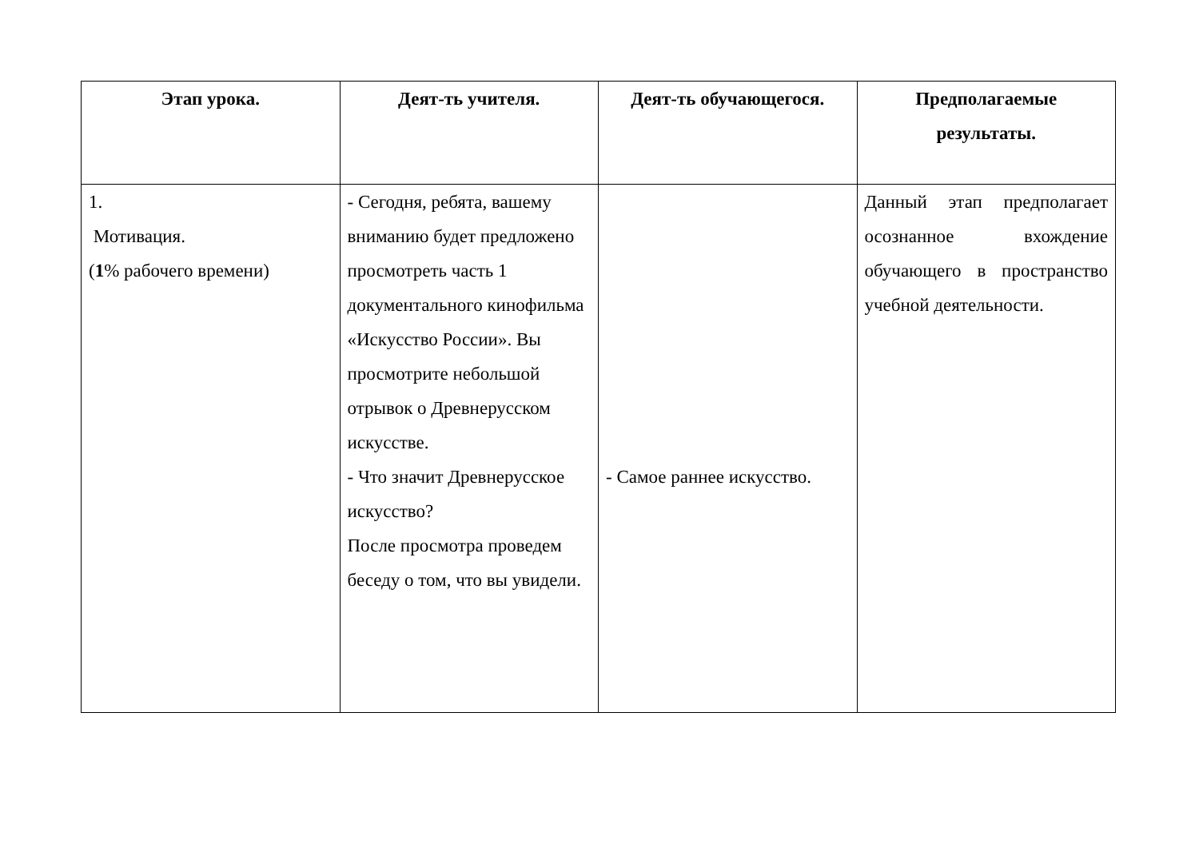| Этап урока. | Деят-ть учителя. | Деят-ть обучающегося. | Предполагаемые результаты. |
| --- | --- | --- | --- |
| 1. Мотивация. ( 1 % рабочего времени) | - Сегодня, ребята, вашему вниманию будет предложено просмотреть часть 1 документального кинофильма «Искусство России». Вы просмотрите небольшой отрывок о Древнерусском искусстве. - Что значит Древнерусское искусство? После просмотра проведем беседу о том, что вы увидели. | - Самое раннее искусство. | Данный этап предполагает осознанное вхождение обучающего в пространство учебной деятельности. |